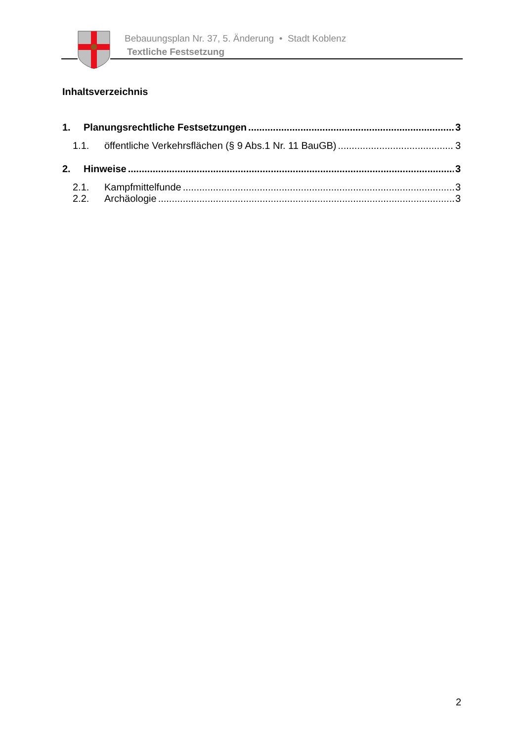Bebauungsplan Nr. 37, 5. Änderung • Stadt Koblenz
Textliche Festsetzung
Inhaltsverzeichnis
1. Planungsrechtliche Festsetzungen 3
1.1. öffentliche Verkehrsflächen (§ 9 Abs.1 Nr. 11 BauGB) 3
2. Hinweise 3
2.1. Kampfmittelfunde 3
2.2. Archäologie 3
2